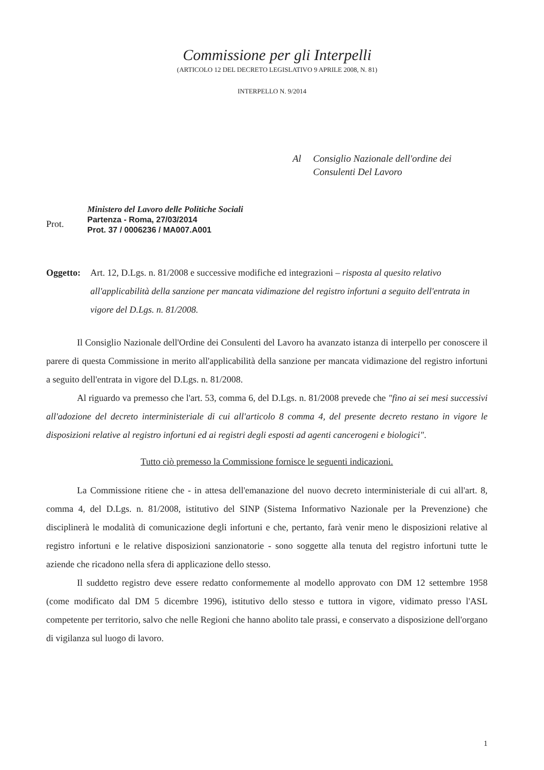Commissione per gli Interpelli
(ARTICOLO 12 DEL DECRETO LEGISLATIVO 9 APRILE 2008, N. 81)
INTERPELLO N. 9/2014
Al Consiglio Nazionale dell'ordine dei
Consulenti Del Lavoro
Prot.
Ministero del Lavoro delle Politiche Sociali
Partenza - Roma, 27/03/2014
Prot. 37 / 0006236 / MA007.A001
Oggetto:
Art. 12, D.Lgs. n. 81/2008 e successive modifiche ed integrazioni – risposta al quesito relativo all'applicabilità della sanzione per mancata vidimazione del registro infortuni a seguito dell'entrata in vigore del D.Lgs. n. 81/2008.
Il Consiglio Nazionale dell'Ordine dei Consulenti del Lavoro ha avanzato istanza di interpello per conoscere il parere di questa Commissione in merito all'applicabilità della sanzione per mancata vidimazione del registro infortuni a seguito dell'entrata in vigore del D.Lgs. n. 81/2008.
Al riguardo va premesso che l'art. 53, comma 6, del D.Lgs. n. 81/2008 prevede che "fino ai sei mesi successivi all'adozione del decreto interministeriale di cui all'articolo 8 comma 4, del presente decreto restano in vigore le disposizioni relative al registro infortuni ed ai registri degli esposti ad agenti cancerogeni e biologici".
Tutto ciò premesso la Commissione fornisce le seguenti indicazioni.
La Commissione ritiene che - in attesa dell'emanazione del nuovo decreto interministeriale di cui all'art. 8, comma 4, del D.Lgs. n. 81/2008, istitutivo del SINP (Sistema Informativo Nazionale per la Prevenzione) che disciplinerà le modalità di comunicazione degli infortuni e che, pertanto, farà venir meno le disposizioni relative al registro infortuni e le relative disposizioni sanzionatorie - sono soggette alla tenuta del registro infortuni tutte le aziende che ricadono nella sfera di applicazione dello stesso.
Il suddetto registro deve essere redatto conformemente al modello approvato con DM 12 settembre 1958 (come modificato dal DM 5 dicembre 1996), istitutivo dello stesso e tuttora in vigore, vidimato presso l'ASL competente per territorio, salvo che nelle Regioni che hanno abolito tale prassi, e conservato a disposizione dell'organo di vigilanza sul luogo di lavoro.
1